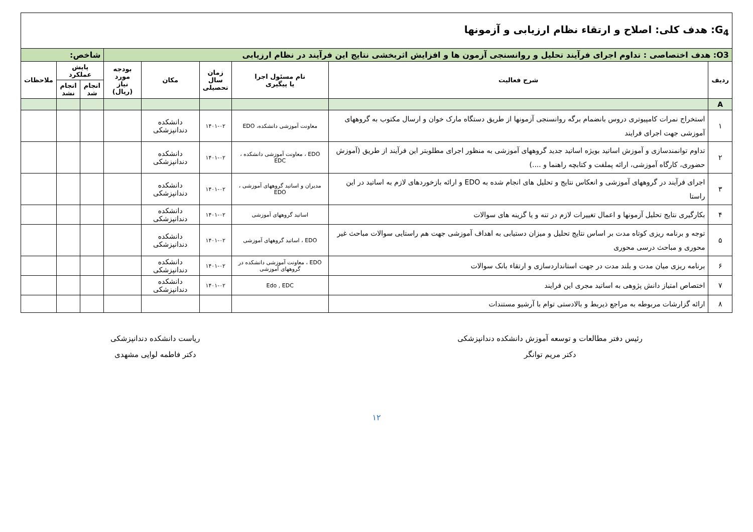| G<sub>4</sub>: هدف کلی: اصلاح و ارتقاء نظام ارزیابی و آزمونها | | | | | | | | |
| O3: هدف اختصاصی : تداوم اجرای فرآیند تحلیل و روانسنجی آزمون ها و افزایش اثربخشی نتایج این فرآیند در نظام ارزیابی | | | | | | شاخص: | | |
| ردیف | شرح فعالیت | نام مسئول اجرا یا پیگیری | زمان سال تحصیلی | مکان | بودجه مورد نیاز (ریال) | پایش عملکرد | | ملاحظات |
| | | | | | | انجام شد | انجام نشد | |
| A | | | | | | | | |
| ۱ | استخراج نمرات کامپیوتری دروس بانضمام برگه روانسنجی آزمونها از طریق دستگاه مارک خوان و ارسال مکتوب به گروههای آموزشی جهت اجرای فرایند | معاونت آموزشی دانشکده، EDO | ۱۴۰۱-۰۲ | دانشکده دندانپزشکی | | | | |
| ۲ | تداوم توانمندسازی و آموزش اساتید بویژه اساتید جدید گروههای آموزشی به منظور اجرای مطلوبتر این فرآیند از طریق (آموزش حضوری، کارگاه آموزشی، ارائه پملفت و کتابچه راهنما و ....) | EDO ، معاونت آموزشی دانشکده ، EDC | ۱۴۰۱-۰۲ | دانشکده دندانپزشکی | | | | |
| ۳ | اجرای فرآیند در گروههای آموزشی و انعکاس نتایج و تحلیل های انجام شده به EDO و ارائه بازخوردهای لازم به اساتید در این راستا | مدیران و اساتید گروههای آموزشی ، EDO | ۱۴۰۱-۰۲ | دانشکده دندانپزشکی | | | | |
| ۴ | بکارگیری نتایج تحلیل آزمونها و اعمال تغییرات لازم در تنه و یا گزینه های سوالات | اساتید گروههای آموزشی | ۱۴۰۱-۰۲ | دانشکده دندانپزشکی | | | | |
| ۵ | توجه و برنامه ریزی کوتاه مدت بر اساس نتایج تحلیل و میزان دستیابی به اهداف آموزشی جهت هم راستایی سوالات مباحث غیر محوری و مباحث درسی محوری | EDO ، اساتید گروههای آموزشی | ۱۴۰۱-۰۲ | دانشکده دندانپزشکی | | | | |
| ۶ | برنامه ریزی میان مدت و بلند مدت در جهت استانداردسازی و ارتقاء بانک سوالات | EDO ، معاونت آموزشی دانشکده در گروههای آموزشی | ۱۴۰۱-۰۲ | دانشکده دندانپزشکی | | | | |
| ۷ | اختصاص امتیاز دانش پژوهی به اساتید مجری این فرایند | Edo , EDC | ۱۴۰۱-۰۲ | دانشکده دندانپزشکی | | | | |
| ۸ | ارائه گزارشات مربوطه به مراجع ذیربط و بالادستی توام با آرشیو مستندات | | | | | | | |
رئیس دفتر مطالعات و توسعه آموزش دانشکده دندانپزشکی
دکتر مریم توانگر
ریاست دانشکده دندانپزشکی
دکتر فاطمه لوایی مشهدی
۱۲